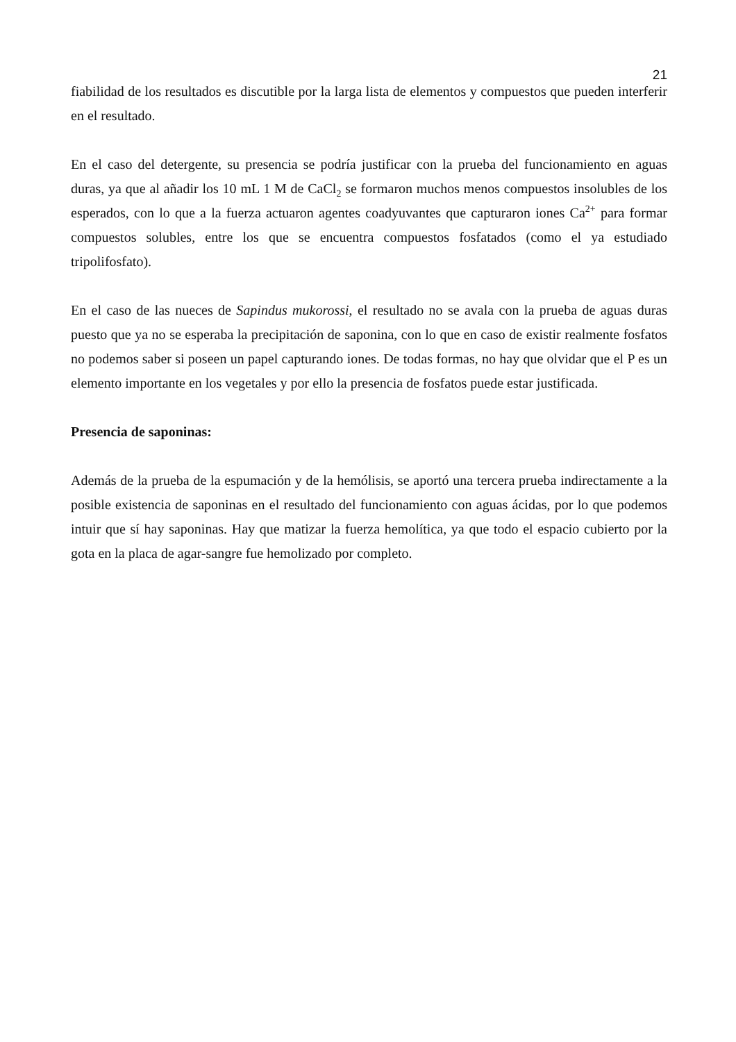21
fiabilidad de los resultados es discutible por la larga lista de elementos y compuestos que pueden interferir en el resultado.
En el caso del detergente, su presencia se podría justificar con la prueba del funcionamiento en aguas duras, ya que al añadir los 10 mL 1 M de CaCl<sub>2</sub> se formaron muchos menos compuestos insolubles de los esperados, con lo que a la fuerza actuaron agentes coadyuvantes que capturaron iones Ca<sup>2+</sup> para formar compuestos solubles, entre los que se encuentra compuestos fosfatados (como el ya estudiado tripolifosfato).
En el caso de las nueces de Sapindus mukorossi, el resultado no se avala con la prueba de aguas duras puesto que ya no se esperaba la precipitación de saponina, con lo que en caso de existir realmente fosfatos no podemos saber si poseen un papel capturando iones. De todas formas, no hay que olvidar que el P es un elemento importante en los vegetales y por ello la presencia de fosfatos puede estar justificada.
Presencia de saponinas:
Además de la prueba de la espumación y de la hemólisis, se aportó una tercera prueba indirectamente a la posible existencia de saponinas en el resultado del funcionamiento con aguas ácidas, por lo que podemos intuir que sí hay saponinas. Hay que matizar la fuerza hemolítica, ya que todo el espacio cubierto por la gota en la placa de agar-sangre fue hemolizado por completo.